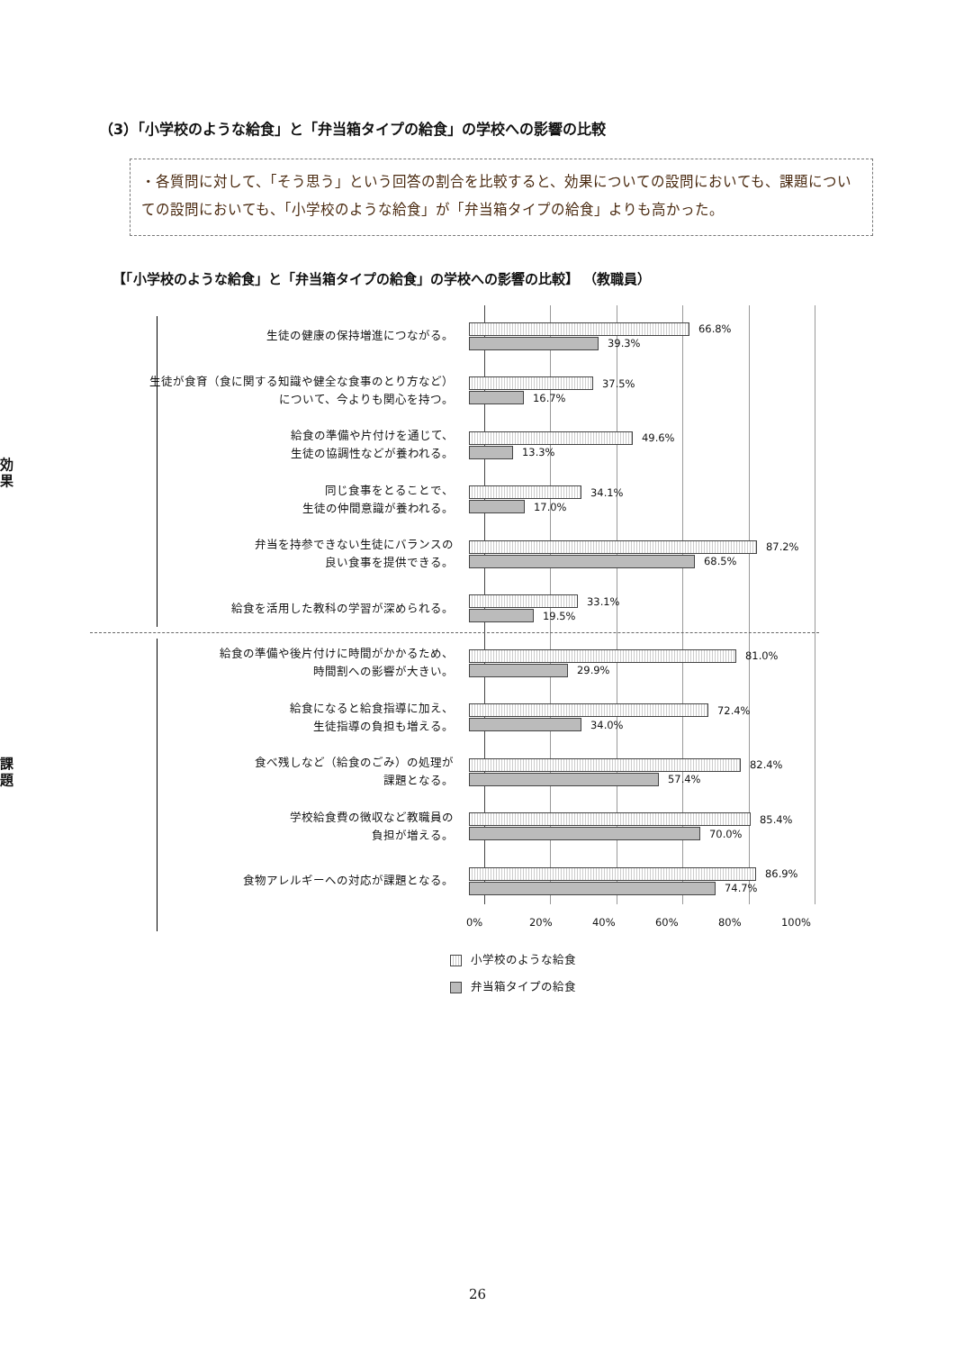（3）「小学校のような給食」と「弁当箱タイプの給食」の学校への影響の比較
・各質問に対して、「そう思う」という回答の割合を比較すると、効果についての設問においても、課題についての設問においても、「小学校のような給食」が「弁当箱タイプの給食」よりも高かった。
【「小学校のような給食」と「弁当箱タイプの給食」の学校への影響の比較】 （教職員）
効果
生徒の健康の保持増進につながる。
66.8%
39.3%
生徒が食育（食に関する知識や健全な食事のとり方など）について、今よりも関心を持つ。
37.5%
16.7%
給食の準備や片付けを通じて、
生徒の協調性などが養われる。
49.6%
13.3%
同じ食事をとることで、
生徒の仲間意識が養われる。
34.1%
17.0%
弁当を持参できない生徒にバランスの
良い食事を提供できる。
87.2%
68.5%
給食を活用した教科の学習が深められる。
33.1%
19.5%
課題
給食の準備や後片付けに時間がかかるため、
時間割への影響が大きい。
81.0%
29.9%
給食になると給食指導に加え、
生徒指導の負担も増える。
72.4%
34.0%
食べ残しなど（給食のごみ）の処理が
課題となる。
82.4%
57.4%
学校給食費の徴収など教職員の
負担が増える。
85.4%
70.0%
食物アレルギーへの対応が課題となる。
86.9%
74.7%
0% 20% 40% 60% 80% 100%
小学校のような給食
弁当箱タイプの給食
26